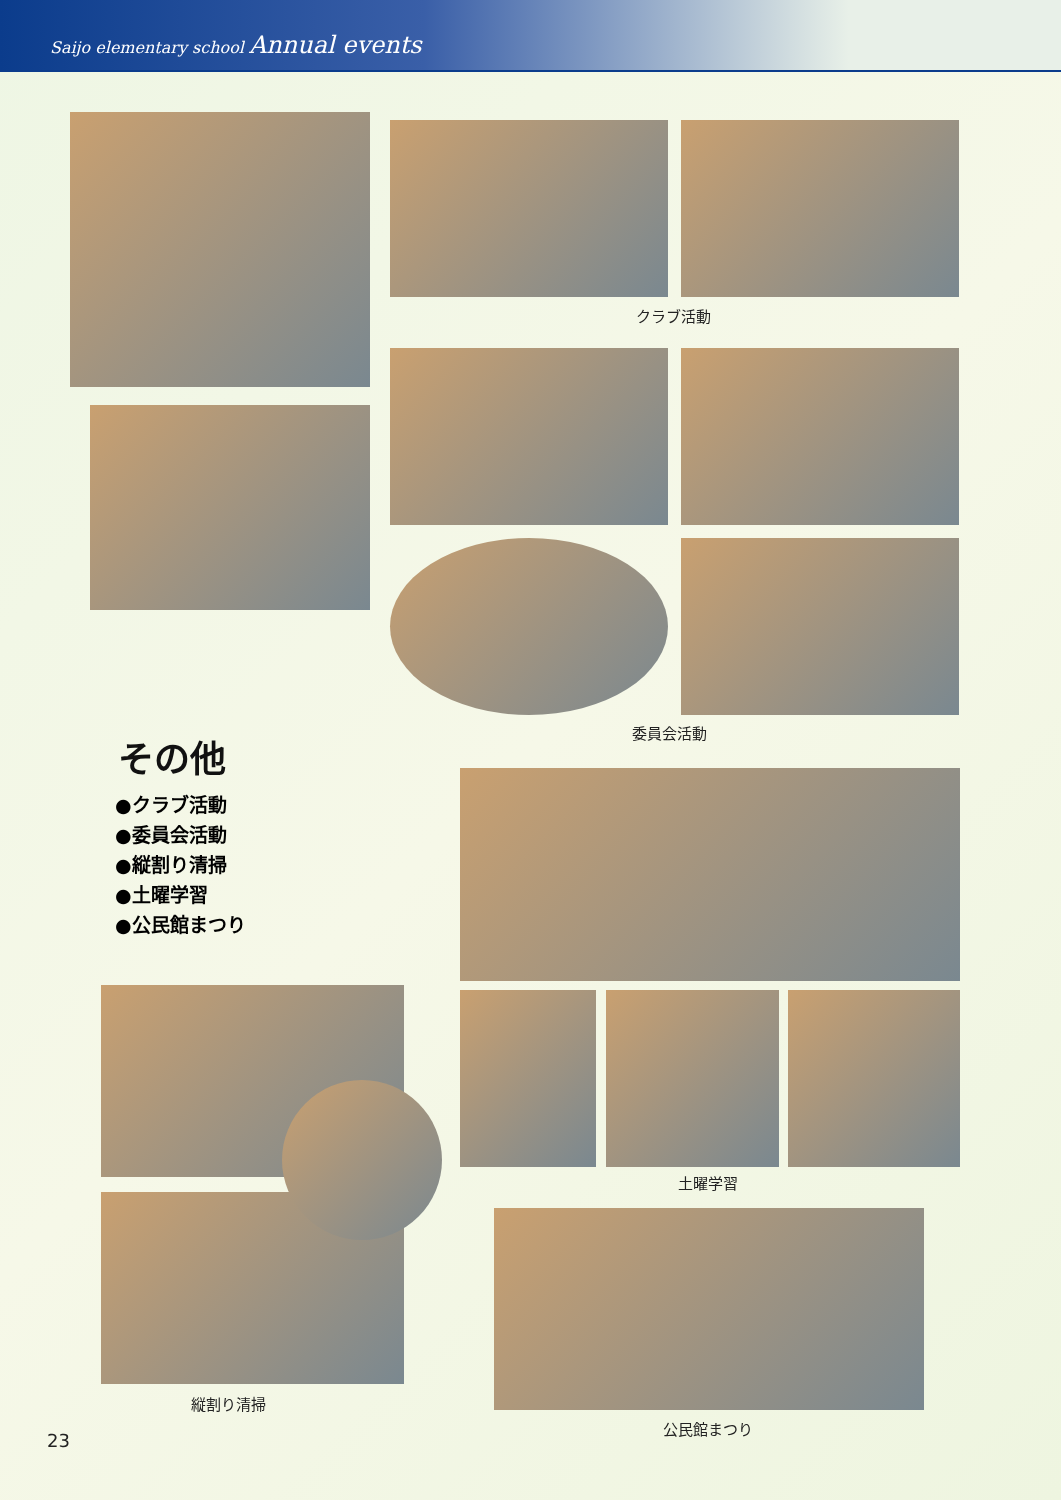Saijo elementary school Annual events
クラブ活動
委員会活動
その他
●クラブ活動
●委員会活動
●縦割り清掃
●土曜学習
●公民館まつり
土曜学習
縦割り清掃
公民館まつり
23